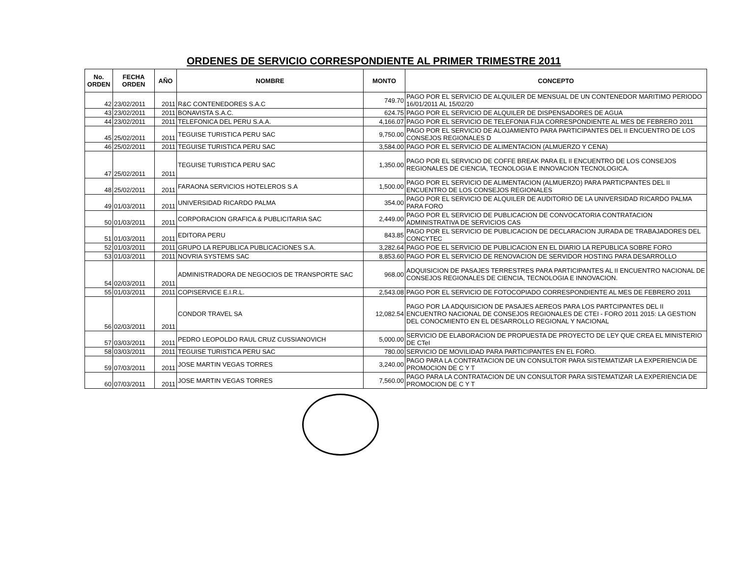ORDENES DE SERVICIO CORRESPONDIENTE AL PRIMER TRIMESTRE 2011
| No. ORDEN | FECHA ORDEN | AÑO | NOMBRE | MONTO | CONCEPTO |
| --- | --- | --- | --- | --- | --- |
| 42 | 23/02/2011 | 2011 | R&C CONTENEDORES S.A.C | 749.70 | PAGO POR EL SERVICIO DE ALQUILER DE MENSUAL DE UN CONTENEDOR MARITIMO PERIODO 16/01/2011 AL 15/02/20 |
| 43 | 23/02/2011 | 2011 | BONAVISTA S.A.C. | 624.75 | PAGO POR EL SERVICIO DE ALQUILER DE DISPENSADORES DE AGUA |
| 44 | 23/02/2011 | 2011 | TELEFONICA DEL PERU S.A.A. | 4,166.07 | PAGO POR EL SERVICIO DE TELEFONIA FIJA CORRESPONDIENTE AL MES DE FEBRERO 2011 |
| 45 | 25/02/2011 | 2011 | TEGUISE TURISTICA PERU SAC | 9,750.00 | PAGO POR EL SERVICIO DE ALOJAMIENTO PARA PARTICIPANTES DEL II ENCUENTRO DE LOS CONSEJOS REGIONALES D |
| 46 | 25/02/2011 | 2011 | TEGUISE TURISTICA PERU SAC | 3,584.00 | PAGO POR EL SERVICIO DE ALIMENTACION (ALMUERZO Y CENA) |
| 47 | 25/02/2011 | 2011 | TEGUISE TURISTICA PERU SAC | 1,350.00 | PAGO POR EL SERVICIO DE COFFE BREAK PARA EL II ENCUENTRO DE LOS CONSEJOS REGIONALES DE CIENCIA, TECNOLOGIA E INNOVACION TECNOLOGICA. |
| 48 | 25/02/2011 | 2011 | FARAONA SERVICIOS HOTELEROS S.A | 1,500.00 | PAGO POR EL SERVICIO DE ALIMENTACION (ALMUERZO) PARA PARTICPANTES DEL II ENCUENTRO DE LOS CONSEJOS REGIONALES |
| 49 | 01/03/2011 | 2011 | UNIVERSIDAD RICARDO PALMA | 354.00 | PAGO POR EL SERVICIO DE ALQUILER DE AUDITORIO DE LA UNIVERSIDAD RICARDO PALMA PARA FORO |
| 50 | 01/03/2011 | 2011 | CORPORACION GRAFICA & PUBLICITARIA SAC | 2,449.00 | PAGO POR EL SERVICIO DE PUBLICACION DE CONVOCATORIA CONTRATACION ADMINISTRATIVA DE SERVICIOS CAS |
| 51 | 01/03/2011 | 2011 | EDITORA PERU | 843.85 | PAGO POR EL SERVICIO DE PUBLICACION DE DECLARACION JURADA DE TRABAJADORES DEL CONCYTEC |
| 52 | 01/03/2011 | 2011 | GRUPO LA REPUBLICA PUBLICACIONES S.A. | 3,282.64 | PAGO POE EL SERVICIO DE PUBLICACION EN EL DIARIO LA REPUBLICA SOBRE FORO |
| 53 | 01/03/2011 | 2011 | NOVRIA SYSTEMS SAC | 8,853.60 | PAGO POR EL SERVICIO DE RENOVACION DE SERVIDOR HOSTING PARA DESARROLLO |
| 54 | 02/03/2011 | 2011 | ADMINISTRADORA DE NEGOCIOS DE TRANSPORTE SAC | 968.00 | ADQUISICION DE PASAJES TERRESTRES PARA PARTICIPANTES AL II ENCUENTRO NACIONAL DE CONSEJOS REGIONALES DE CIENCIA, TECNOLOGIA E INNOVACION. |
| 55 | 01/03/2011 | 2011 | COPISERVICE E.I.R.L. | 2,543.08 | PAGO POR EL SERVICIO DE FOTOCOPIADO CORRESPONDIENTE AL MES DE FEBRERO 2011 |
| 56 | 02/03/2011 | 2011 | CONDOR TRAVEL SA | 12,082.54 | PAGO POR LA ADQUISICION DE PASAJES AEREOS PARA LOS PARTCIPANTES DEL II ENCUENTRO NACIONAL DE CONSEJOS REGIONALES DE CTEI - FORO 2011 2015: LA GESTION DEL CONOCMIENTO EN EL DESARROLLO REGIONAL Y NACIONAL |
| 57 | 03/03/2011 | 2011 | PEDRO LEOPOLDO RAUL CRUZ CUSSIANOVICH | 5,000.00 | SERVICIO DE ELABORACION DE PROPUESTA DE PROYECTO DE LEY QUE CREA EL MINISTERIO DE CTeI |
| 58 | 03/03/2011 | 2011 | TEGUISE TURISTICA PERU SAC | 780.00 | SERVICIO DE MOVILIDAD PARA PARTICIPANTES EN EL FORO. |
| 59 | 07/03/2011 | 2011 | JOSE MARTIN VEGAS TORRES | 3,240.00 | PAGO PARA LA CONTRATACION DE UN CONSULTOR PARA SISTEMATIZAR LA EXPERIENCIA DE PROMOCION DE C Y T |
| 60 | 07/03/2011 | 2011 | JOSE MARTIN VEGAS TORRES | 7,560.00 | PAGO PARA LA CONTRATACION DE UN CONSULTOR PARA SISTEMATIZAR LA EXPERIENCIA DE PROMOCION DE C Y T |